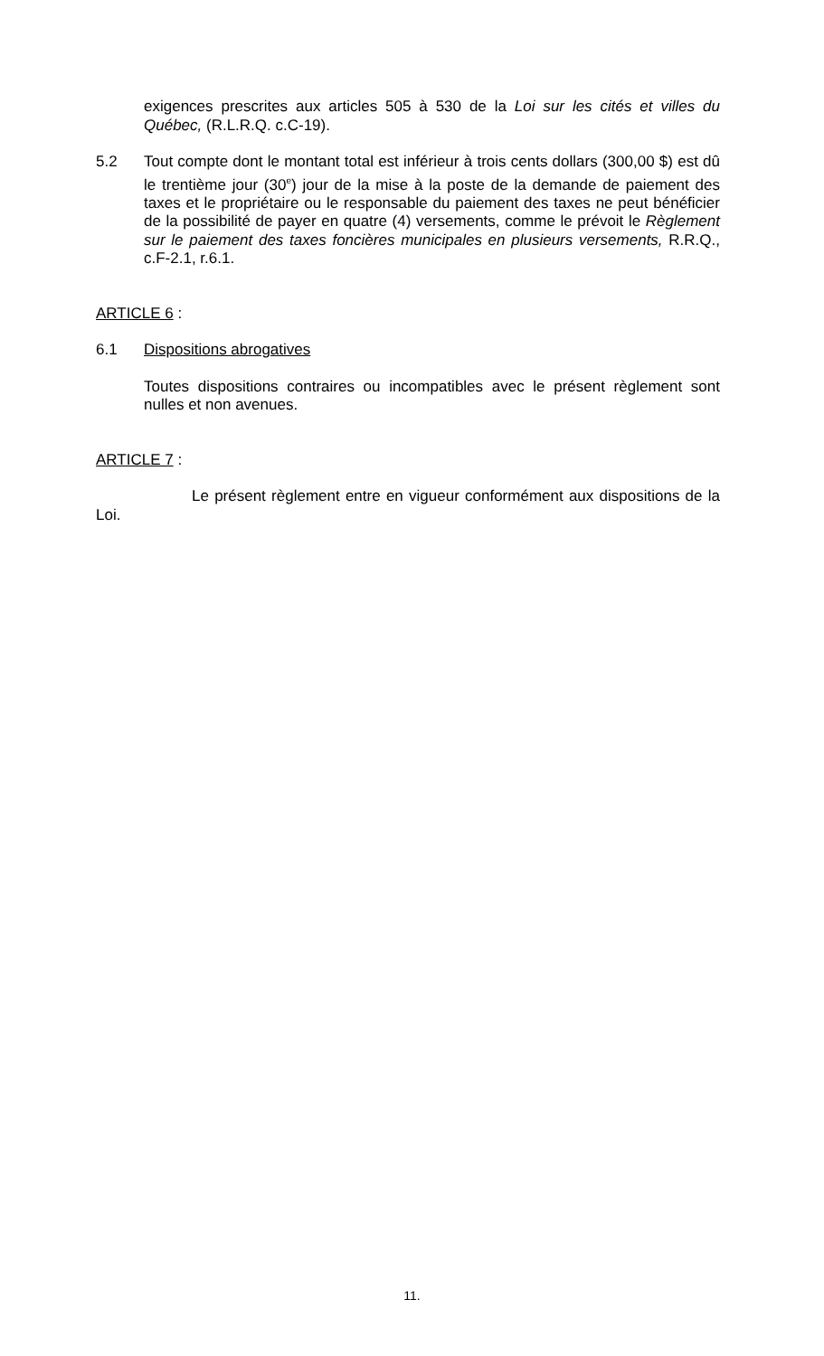exigences prescrites aux articles 505 à 530 de la Loi sur les cités et villes du Québec, (R.L.R.Q. c.C-19).
5.2 Tout compte dont le montant total est inférieur à trois cents dollars (300,00 $) est dû le trentième jour (30<sup>e</sup>) jour de la mise à la poste de la demande de paiement des taxes et le propriétaire ou le responsable du paiement des taxes ne peut bénéficier de la possibilité de payer en quatre (4) versements, comme le prévoit le Règlement sur le paiement des taxes foncières municipales en plusieurs versements, R.R.Q., c.F-2.1, r.6.1.
ARTICLE 6 :
6.1 Dispositions abrogatives
Toutes dispositions contraires ou incompatibles avec le présent règlement sont nulles et non avenues.
ARTICLE 7 :
Le présent règlement entre en vigueur conformément aux dispositions de la Loi.
11.